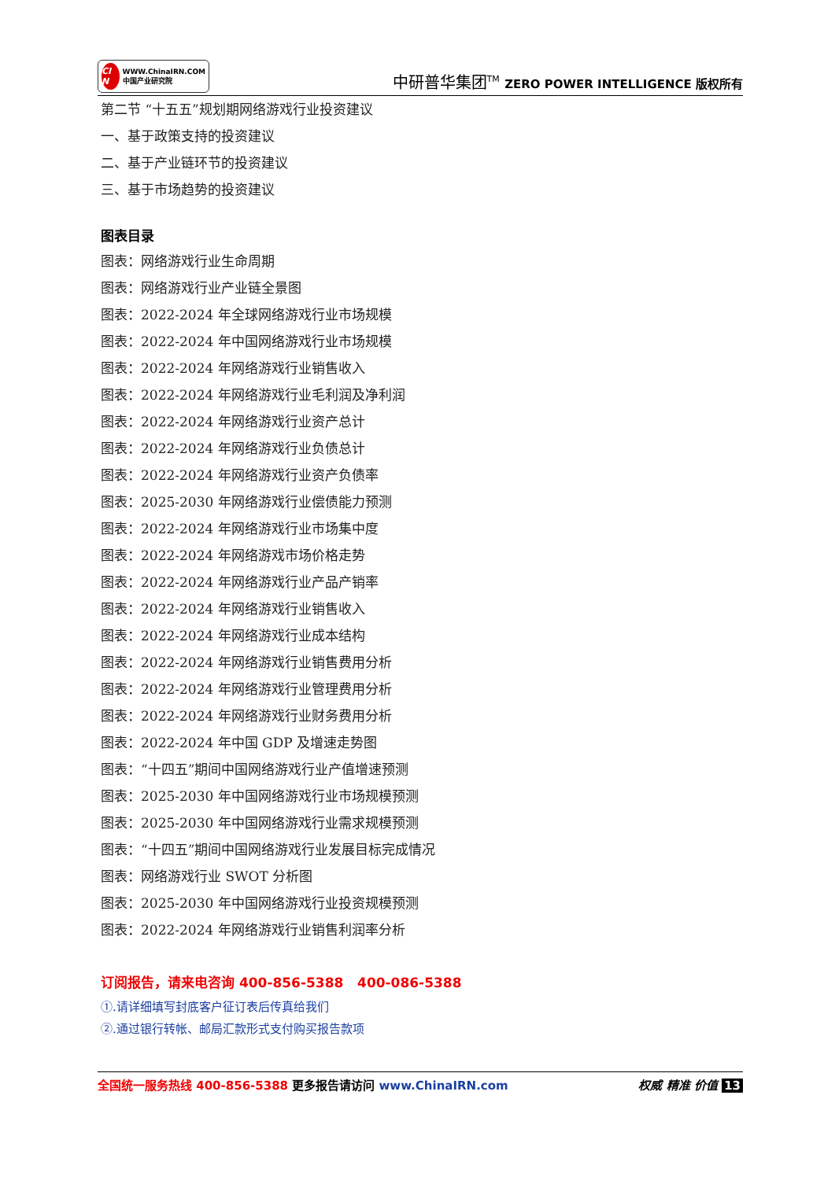CI N WWW.ChinaIRN.COM
中国产业研究院
中研普华集团<sup>TM</sup> ZERO POWER INTELLIGENCE 版权所有
第二节 “十五五”规划期网络游戏行业投资建议
一、基于政策支持的投资建议
二、基于产业链环节的投资建议
三、基于市场趋势的投资建议
图表目录
图表：网络游戏行业生命周期
图表：网络游戏行业产业链全景图
图表：2022-2024 年全球网络游戏行业市场规模
图表：2022-2024 年中国网络游戏行业市场规模
图表：2022-2024 年网络游戏行业销售收入
图表：2022-2024 年网络游戏行业毛利润及净利润
图表：2022-2024 年网络游戏行业资产总计
图表：2022-2024 年网络游戏行业负债总计
图表：2022-2024 年网络游戏行业资产负债率
图表：2025-2030 年网络游戏行业偿债能力预测
图表：2022-2024 年网络游戏行业市场集中度
图表：2022-2024 年网络游戏市场价格走势
图表：2022-2024 年网络游戏行业产品产销率
图表：2022-2024 年网络游戏行业销售收入
图表：2022-2024 年网络游戏行业成本结构
图表：2022-2024 年网络游戏行业销售费用分析
图表：2022-2024 年网络游戏行业管理费用分析
图表：2022-2024 年网络游戏行业财务费用分析
图表：2022-2024 年中国 GDP 及增速走势图
图表：“十四五”期间中国网络游戏行业产值增速预测
图表：2025-2030 年中国网络游戏行业市场规模预测
图表：2025-2030 年中国网络游戏行业需求规模预测
图表：“十四五”期间中国网络游戏行业发展目标完成情况
图表：网络游戏行业 SWOT 分析图
图表：2025-2030 年中国网络游戏行业投资规模预测
图表：2022-2024 年网络游戏行业销售利润率分析
订阅报告，请来电咨询 400-856-5388 400-086-5388
①.请详细填写封底客户征订表后传真给我们
②.通过银行转帐、邮局汇款形式支付购买报告款项
全国统一服务热线 400-856-5388 更多报告请访问 www.ChinaIRN.com 权威 精准 价值 13